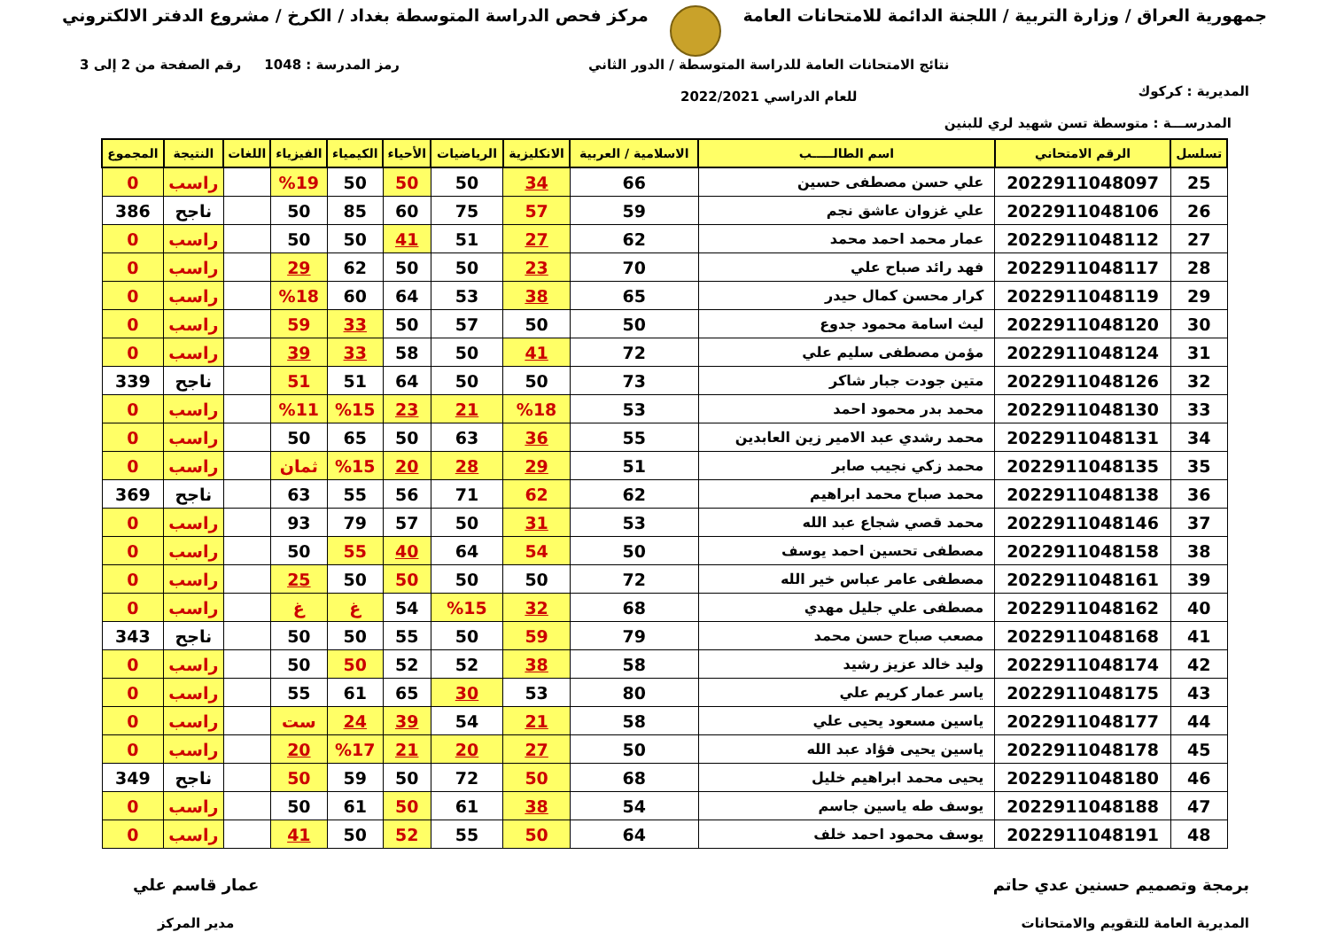جمهورية العراق / وزارة التربية / اللجنة الدائمة للامتحانات العامة
مركز فحص الدراسة المتوسطة بغداد / الكرخ / مشروع الدفتر الالكتروني
المديرية : كركوك
نتائج الامتحانات العامة للدراسة المتوسطة / الدور الثاني
للعام الدراسي 2022/2021
رمز المدرسة : 1048 رقم الصفحة من 2 إلى 3
المدرســـة : متوسطة تسن شهيد لري للبنين
| تسلسل | الرقم الامتحاني | اسم الطالـــــب | الاسلامية / العربية | الانكليزية | الرياضيات | الأحياء | الكيمياء | الفيزياء | اللغات | النتيجة | المجموع |
| --- | --- | --- | --- | --- | --- | --- | --- | --- | --- | --- | --- |
| 25 | 2022911048097 | علي حسن مصطفى حسين | 66 | 34 | 50 | 50 | 50 | %19 | | راسب | 0 |
| 26 | 2022911048106 | علي غزوان عاشق نجم | 59 | 57 | 75 | 60 | 85 | 50 | | ناجح | 386 |
| 27 | 2022911048112 | عمار محمد احمد محمد | 62 | 27 | 51 | 41 | 50 | 50 | | راسب | 0 |
| 28 | 2022911048117 | فهد رائد صباح علي | 70 | 23 | 50 | 50 | 62 | 29 | | راسب | 0 |
| 29 | 2022911048119 | كرار محسن كمال حيدر | 65 | 38 | 53 | 64 | 60 | %18 | | راسب | 0 |
| 30 | 2022911048120 | ليث اسامة محمود جدوع | 50 | 50 | 57 | 50 | 33 | 59 | | راسب | 0 |
| 31 | 2022911048124 | مؤمن مصطفى سليم علي | 72 | 41 | 50 | 58 | 33 | 39 | | راسب | 0 |
| 32 | 2022911048126 | متين جودت جبار شاكر | 73 | 50 | 50 | 64 | 51 | 51 | | ناجح | 339 |
| 33 | 2022911048130 | محمد بدر محمود احمد | 53 | %18 | 21 | 23 | %15 | %11 | | راسب | 0 |
| 34 | 2022911048131 | محمد رشدي عبد الامير زين العابدين | 55 | 36 | 63 | 50 | 65 | 50 | | راسب | 0 |
| 35 | 2022911048135 | محمد زكي نجيب صابر | 51 | 29 | 28 | 20 | %15 | ثمان | | راسب | 0 |
| 36 | 2022911048138 | محمد صباح محمد ابراهيم | 62 | 62 | 71 | 56 | 55 | 63 | | ناجح | 369 |
| 37 | 2022911048146 | محمد قصي شجاع عبد الله | 53 | 31 | 50 | 57 | 79 | 93 | | راسب | 0 |
| 38 | 2022911048158 | مصطفى تحسين احمد يوسف | 50 | 54 | 64 | 40 | 55 | 50 | | راسب | 0 |
| 39 | 2022911048161 | مصطفى عامر عباس خير الله | 72 | 50 | 50 | 50 | 50 | 25 | | راسب | 0 |
| 40 | 2022911048162 | مصطفى علي جليل مهدي | 68 | 32 | %15 | 54 | غ | غ | | راسب | 0 |
| 41 | 2022911048168 | مصعب صباح حسن محمد | 79 | 59 | 50 | 55 | 50 | 50 | | ناجح | 343 |
| 42 | 2022911048174 | وليد خالد عزيز رشيد | 58 | 38 | 52 | 52 | 50 | 50 | | راسب | 0 |
| 43 | 2022911048175 | ياسر عمار كريم علي | 80 | 53 | 30 | 65 | 61 | 55 | | راسب | 0 |
| 44 | 2022911048177 | ياسين مسعود يحيى علي | 58 | 21 | 54 | 39 | 24 | ست | | راسب | 0 |
| 45 | 2022911048178 | ياسين يحيى فؤاد عبد الله | 50 | 27 | 20 | 21 | %17 | 20 | | راسب | 0 |
| 46 | 2022911048180 | يحيى محمد ابراهيم خليل | 68 | 50 | 72 | 50 | 59 | 50 | | ناجح | 349 |
| 47 | 2022911048188 | يوسف طه ياسين جاسم | 54 | 38 | 61 | 50 | 61 | 50 | | راسب | 0 |
| 48 | 2022911048191 | يوسف محمود احمد خلف | 64 | 50 | 55 | 52 | 50 | 41 | | راسب | 0 |
برمجة وتصميم حسنين عدي حاتم
المديرية العامة للتقويم والامتحانات
عمار قاسم علي
مدير المركز